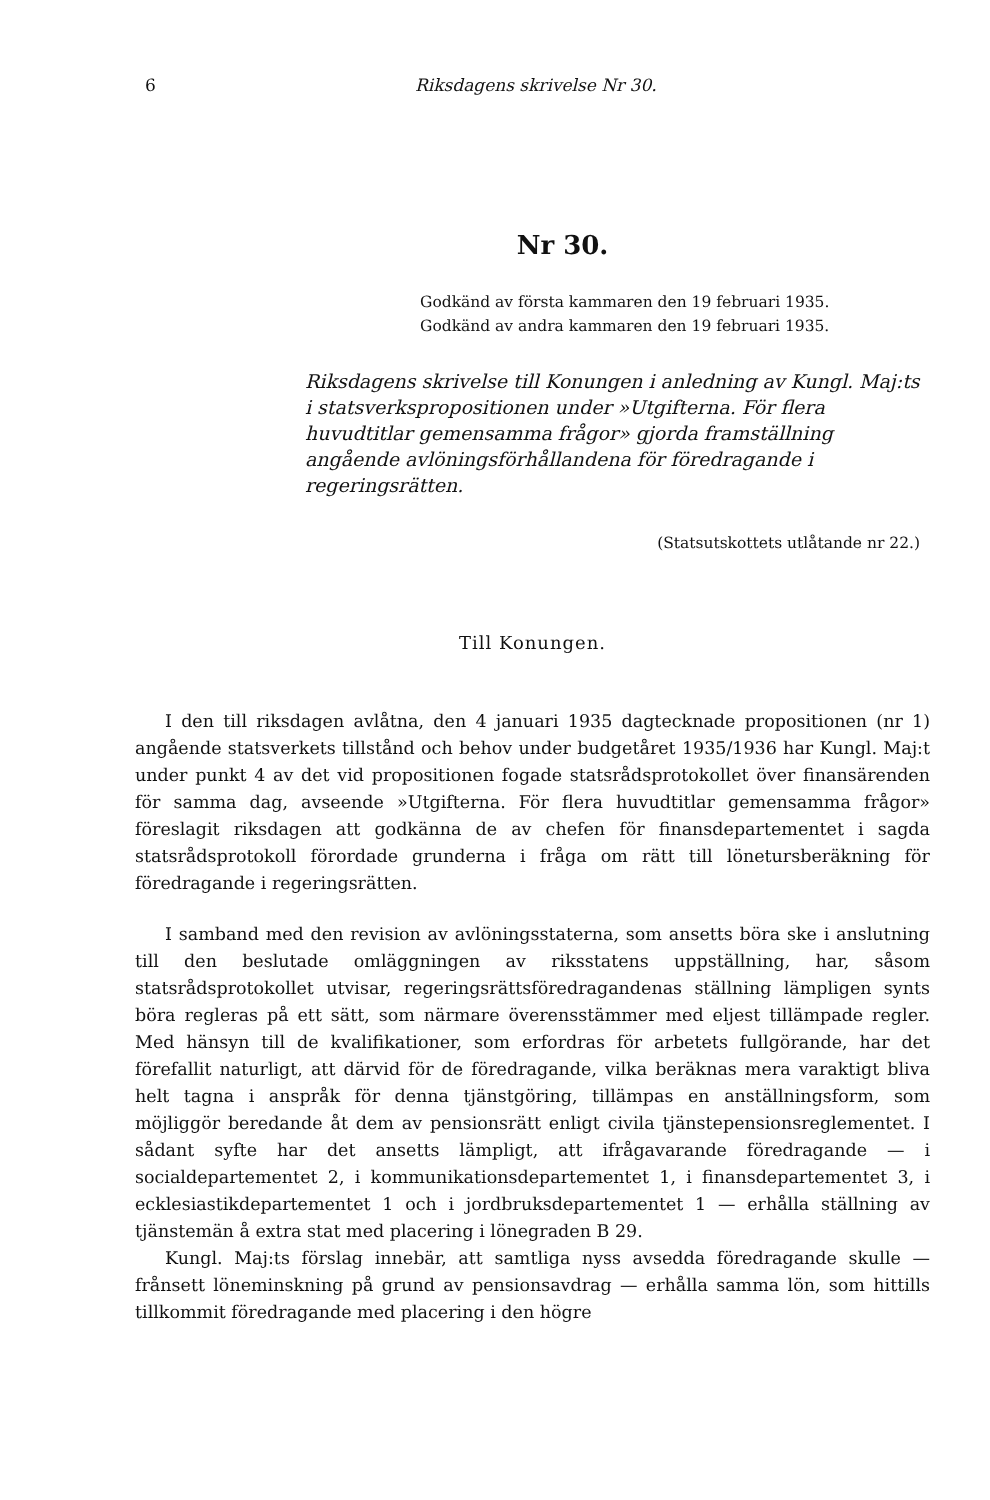6 Riksdagens skrivelse Nr 30.
Nr 30.
Godkänd av första kammaren den 19 februari 1935.
Godkänd av andra kammaren den 19 februari 1935.
Riksdagens skrivelse till Konungen i anledning av Kungl. Maj:ts i statsverkspropositionen under »Utgifterna. För flera huvudtitlar gemensamma frågor» gjorda framställning angående avlöningsförhållandena för föredragande i regeringsrätten.
(Statsutskottets utlåtande nr 22.)
Till Konungen.
I den till riksdagen avlåtna, den 4 januari 1935 dagtecknade propositionen (nr 1) angående statsverkets tillstånd och behov under budgetåret 1935/1936 har Kungl. Maj:t under punkt 4 av det vid propositionen fogade statsrådsprotokollet över finansärenden för samma dag, avseende »Utgifterna. För flera huvudtitlar gemensamma frågor» föreslagit riksdagen att godkänna de av chefen för finansdepartementet i sagda statsrådsprotokoll förordade grunderna i fråga om rätt till löneturs­beräkning för föredragande i regeringsrätten.
I samband med den revision av avlöningsstaterna, som ansetts böra ske i anslutning till den beslutade omläggningen av riksstatens uppställning, har, såsom statsrådsprotokollet utvisar, regeringsrättsföredragandenas ställning lämpligen synts böra regleras på ett sätt, som närmare överensstämmer med eljest tillämpade regler. Med hänsyn till de kvalifikationer, som erfordras för arbetets fullgörande, har det förefallit naturligt, att därvid för de föredragande, vilka beräknas mera varaktigt bliva helt tagna i anspråk för denna tjänstgöring, tillämpas en anställningsform, som möjliggör beredande åt dem av pensionsrätt enligt civila tjänstepensionsreglementet. I sådant syfte har det ansetts lämpligt, att ifrågavarande föredragande — i socialdepartementet 2, i kommunikationsdepartementet 1, i finansdepartementet 3, i ecklesiastikdepartementet 1 och i jordbruksdepartementet 1 — erhålla ställning av tjänstemän å extra stat med placering i lönegraden B 29.
Kungl. Maj:ts förslag innebär, att samtliga nyss avsedda föredragande skulle — frånsett löneminskning på grund av pensionsavdrag — erhålla samma lön, som hittills tillkommit föredragande med placering i den högre